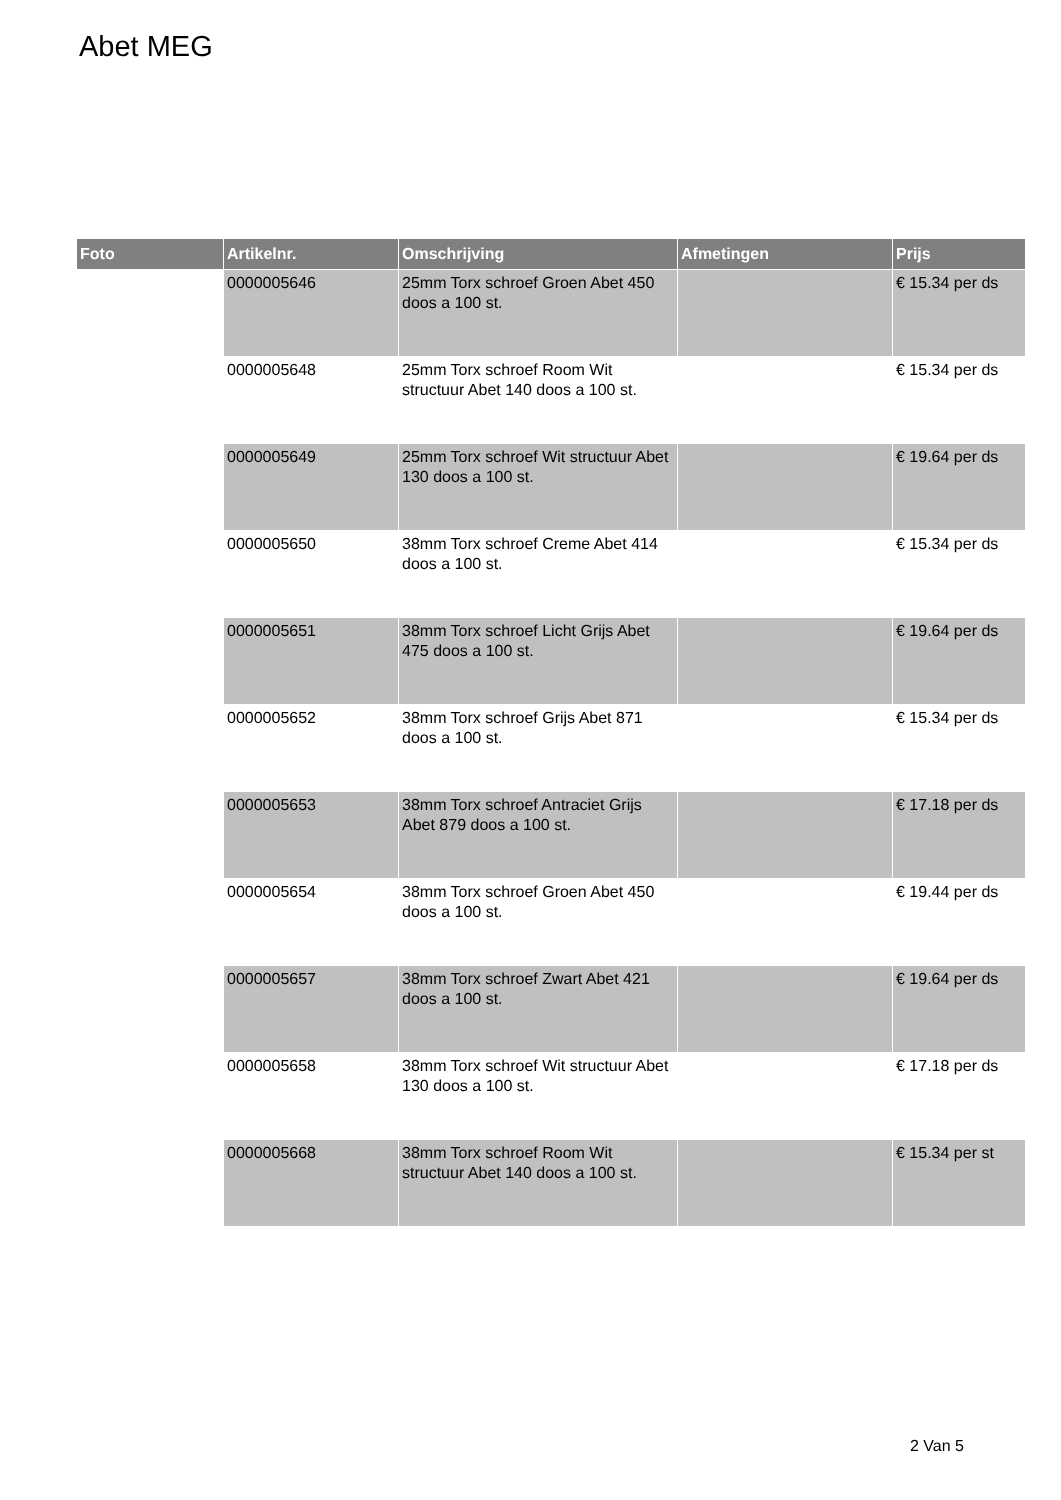Abet MEG
| Foto | Artikelnr. | Omschrijving | Afmetingen | Prijs |
| --- | --- | --- | --- | --- |
| | 0000005646 | 25mm Torx schroef Groen Abet 450 doos a 100 st. | | € 15.34 per ds |
| | 0000005648 | 25mm Torx schroef Room Wit structuur Abet 140 doos a 100 st. | | € 15.34 per ds |
| | 0000005649 | 25mm Torx schroef Wit structuur Abet 130 doos a 100 st. | | € 19.64 per ds |
| | 0000005650 | 38mm Torx schroef Creme Abet 414 doos a 100 st. | | € 15.34 per ds |
| | 0000005651 | 38mm Torx schroef Licht Grijs Abet 475 doos a 100 st. | | € 19.64 per ds |
| | 0000005652 | 38mm Torx schroef Grijs Abet 871 doos a 100 st. | | € 15.34 per ds |
| | 0000005653 | 38mm Torx schroef Antraciet Grijs Abet 879 doos a 100 st. | | € 17.18 per ds |
| | 0000005654 | 38mm Torx schroef Groen Abet 450 doos a 100 st. | | € 19.44 per ds |
| | 0000005657 | 38mm Torx schroef Zwart Abet 421 doos a 100 st. | | € 19.64 per ds |
| | 0000005658 | 38mm Torx schroef Wit structuur Abet 130 doos a 100 st. | | € 17.18 per ds |
| | 0000005668 | 38mm Torx schroef Room Wit structuur Abet 140 doos a 100 st. | | € 15.34 per st |
2 Van 5